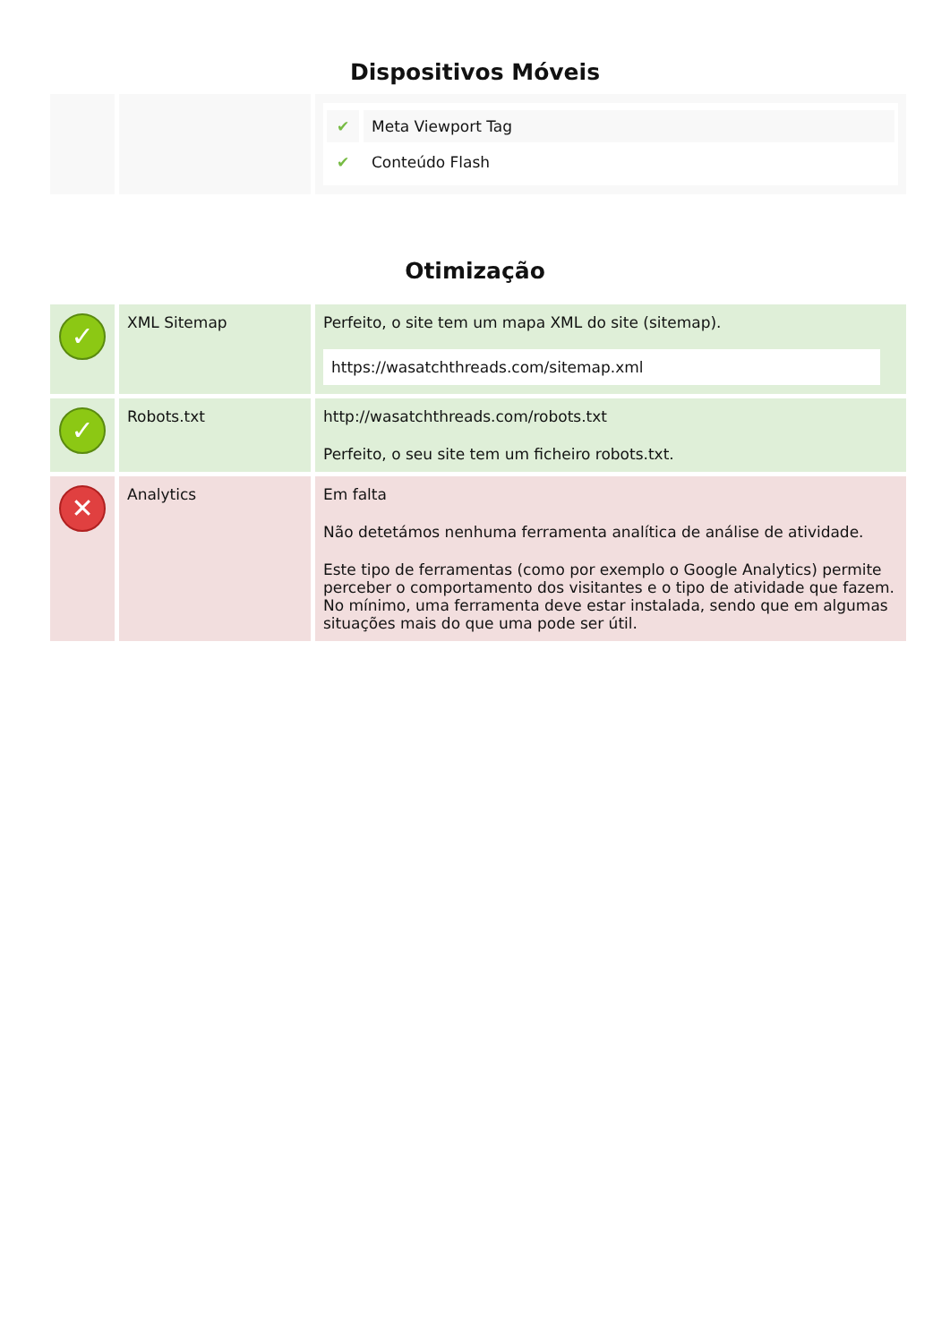Dispositivos Móveis
| | | ✔ Meta Viewport Tag ✔ Conteúdo Flash |
Otimização
| ✓ | XML Sitemap | Perfeito, o site tem um mapa XML do site (sitemap). https://wasatchthreads.com/sitemap.xml |
| ✓ | Robots.txt | http://wasatchthreads.com/robots.txt Perfeito, o seu site tem um ficheiro robots.txt. |
| ✕ | Analytics | Em falta Não detetámos nenhuma ferramenta analítica de análise de atividade. Este tipo de ferramentas (como por exemplo o Google Analytics) permite perceber o comportamento dos visitantes e o tipo de atividade que fazem. No mínimo, uma ferramenta deve estar instalada, sendo que em algumas situações mais do que uma pode ser útil. |